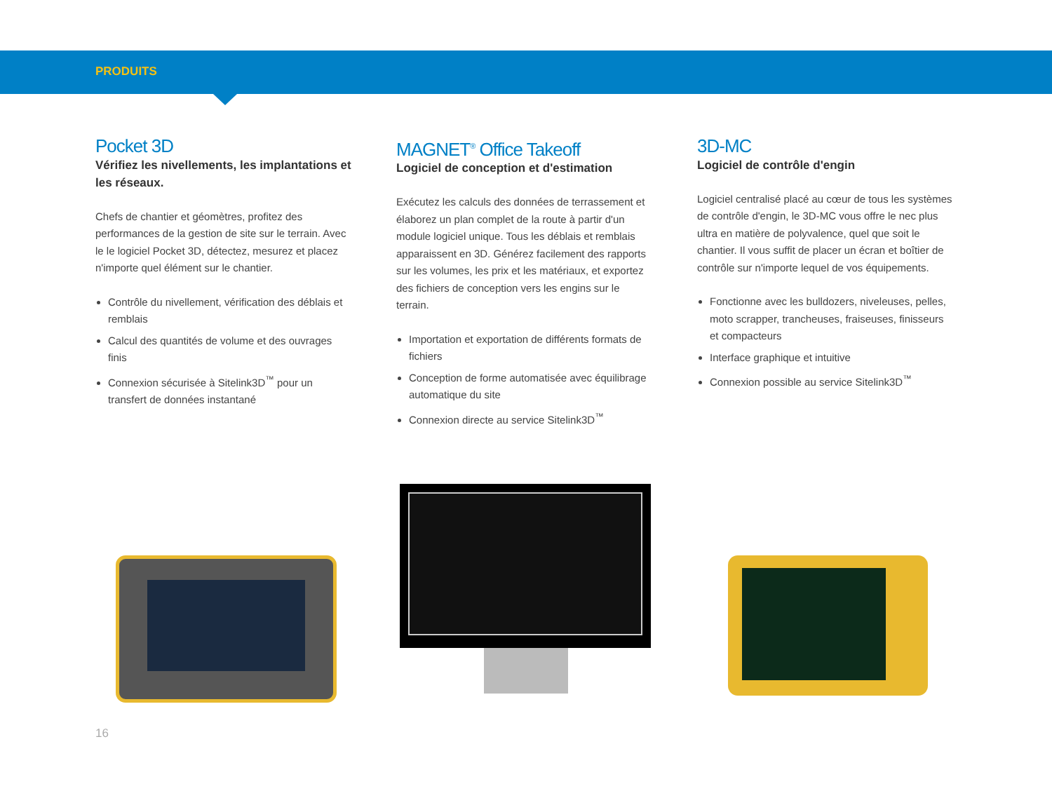PRODUITS
Pocket 3D
Vérifiez les nivellements, les implantations et les réseaux.
Chefs de chantier et géomètres, profitez des performances de la gestion de site sur le terrain. Avec le le logiciel Pocket 3D, détectez, mesurez et placez n'importe quel élément sur le chantier.
Contrôle du nivellement, vérification des déblais et remblais
Calcul des quantités de volume et des ouvrages finis
Connexion sécurisée à Sitelink3D<sup>™</sup> pour un transfert de données instantané
MAGNET<sup>®</sup> Office Takeoff
Logiciel de conception et d'estimation
Exécutez les calculs des données de terrassement et élaborez un plan complet de la route à partir d'un module logiciel unique. Tous les déblais et remblais apparaissent en 3D. Générez facilement des rapports sur les volumes, les prix et les matériaux, et exportez des fichiers de conception vers les engins sur le terrain.
Importation et exportation de différents formats de fichiers
Conception de forme automatisée avec équilibrage automatique du site
Connexion directe au service Sitelink3D<sup>™</sup>
3D-MC
Logiciel de contrôle d'engin
Logiciel centralisé placé au cœur de tous les systèmes de contrôle d'engin, le 3D-MC vous offre le nec plus ultra en matière de polyvalence, quel que soit le chantier. Il vous suffit de placer un écran et boîtier de contrôle sur n'importe lequel de vos équipements.
Fonctionne avec les bulldozers, niveleuses, pelles, moto scrapper, trancheuses, fraiseuses, finisseurs et compacteurs
Interface graphique et intuitive
Connexion possible au service Sitelink3D<sup>™</sup>
16